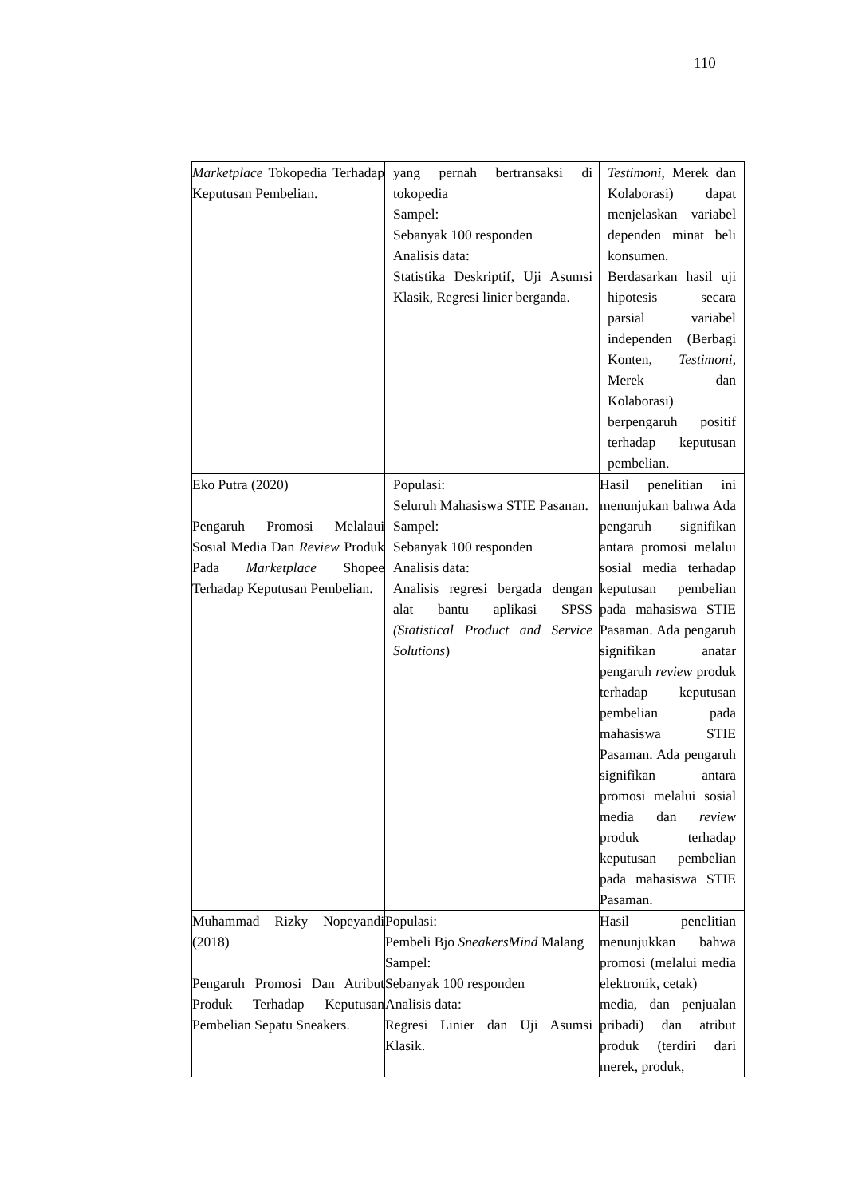110
| Marketplace Tokopedia Terhadap Keputusan Pembelian. | yang pernah bertransaksi di tokopedia Sampel: Sebanyak 100 responden Analisis data: Statistika Deskriptif, Uji Asumsi Klasik, Regresi linier berganda. | Testimoni , Merek dan Kolaborasi) dapat menjelaskan variabel dependen minat beli konsumen. Berdasarkan hasil uji hipotesis secara parsial variabel independen (Berbagi Konten, Testimoni , Merek dan Kolaborasi) berpengaruh positif terhadap keputusan pembelian. |
| Eko Putra (2020) Pengaruh Promosi Melalaui Sosial Media Dan Review Produk Pada Marketplace Shopee Terhadap Keputusan Pembelian. | Populasi: Seluruh Mahasiswa STIE Pasanan. Sampel: Sebanyak 100 responden Analisis data: Analisis regresi bergada dengan alat bantu aplikasi SPSS (Statistical Product and Service Solutions ) | Hasil penelitian ini menunjukan bahwa Ada pengaruh signifikan antara promosi melalui sosial media terhadap keputusan pembelian pada mahasiswa STIE Pasaman. Ada pengaruh signifikan anatar pengaruh review produk terhadap keputusan pembelian pada mahasiswa STIE Pasaman. Ada pengaruh signifikan antara promosi melalui sosial media dan review produk terhadap keputusan pembelian pada mahasiswa STIE Pasaman. |
| Muhammad Rizky Nopeyandi (2018) Pengaruh Promosi Dan Atribut Produk Terhadap Keputusan Pembelian Sepatu Sneakers. | Populasi: Pembeli Bjo SneakersMind Malang Sampel: Sebanyak 100 responden Analisis data: Regresi Linier dan Uji Asumsi Klasik. | Hasil penelitian menunjukkan bahwa promosi (melalui media elektronik, cetak) media, dan penjualan pribadi) dan atribut produk (terdiri dari merek, produk, |